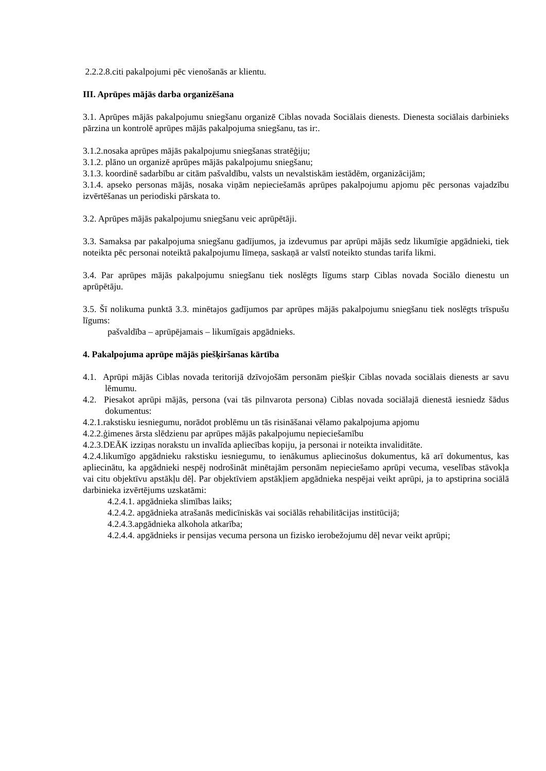2.2.2.8.citi pakalpojumi pēc vienošanās ar klientu.
III. Aprūpes mājās darba organizēšana
3.1. Aprūpes mājās pakalpojumu sniegšanu organizē Ciblas novada Sociālais dienests. Dienesta sociālais darbinieks pārzina un kontrolē aprūpes mājās pakalpojuma sniegšanu, tas ir:.
3.1.2.nosaka aprūpes mājās pakalpojumu sniegšanas stratēģiju;
3.1.2. plāno un organizē aprūpes mājās pakalpojumu sniegšanu;
3.1.3. koordinē sadarbību ar citām pašvaldību, valsts un nevalstiskām iestādēm, organizācijām;
3.1.4. apseko personas mājās, nosaka viņām nepieciešamās aprūpes pakalpojumu apjomu pēc personas vajadzību izvērtēšanas un periodiski pārskata to.
3.2. Aprūpes mājās pakalpojumu sniegšanu veic aprūpētāji.
3.3. Samaksa par pakalpojuma sniegšanu gadījumos, ja izdevumus par aprūpi mājās sedz likumīgie apgādnieki, tiek noteikta pēc personai noteiktā pakalpojumu līmeņa, saskaņā ar valstī noteikto stundas tarifa likmi.
3.4. Par aprūpes mājās pakalpojumu sniegšanu tiek noslēgts līgums starp Ciblas novada Sociālo dienestu un aprūpētāju.
3.5. Šī nolikuma punktā 3.3. minētajos gadījumos par aprūpes mājās pakalpojumu sniegšanu tiek noslēgts trīspušu līgums:
pašvaldība – aprūpējamais – likumīgais apgādnieks.
4. Pakalpojuma aprūpe mājās piešķiršanas kārtība
4.1. Aprūpi mājās Ciblas novada teritorijā dzīvojošām personām piešķir Ciblas novada sociālais dienests ar savu lēmumu.
4.2. Piesakot aprūpi mājās, persona (vai tās pilnvarota persona) Ciblas novada sociālajā dienestā iesniedz šādus dokumentus:
4.2.1.rakstisku iesniegumu, norādot problēmu un tās risināšanai vēlamo pakalpojuma apjomu
4.2.2.ģimenes ārsta slēdzienu par aprūpes mājās pakalpojumu nepieciešamību
4.2.3.DEĀK izziņas norakstu un invalīda apliecības kopiju, ja personai ir noteikta invaliditāte.
4.2.4.likumīgo apgādnieku rakstisku iesniegumu, to ienākumus apliecinošus dokumentus, kā arī dokumentus, kas apliecinātu, ka apgādnieki nespēj nodrošināt minētajām personām nepieciešamo aprūpi vecuma, veselības stāvokļa vai citu objektīvu apstākļu dēļ. Par objektīviem apstākļiem apgādnieka nespējai veikt aprūpi, ja to apstiprina sociālā darbinieka izvērtējums uzskatāmi:
4.2.4.1. apgādnieka slimības laiks;
4.2.4.2. apgādnieka atrašanās medicīniskās vai sociālās rehabilitācijas institūcijā;
4.2.4.3.apgādnieka alkohola atkarība;
4.2.4.4. apgādnieks ir pensijas vecuma persona un fizisko ierobežojumu dēļ nevar veikt aprūpi;